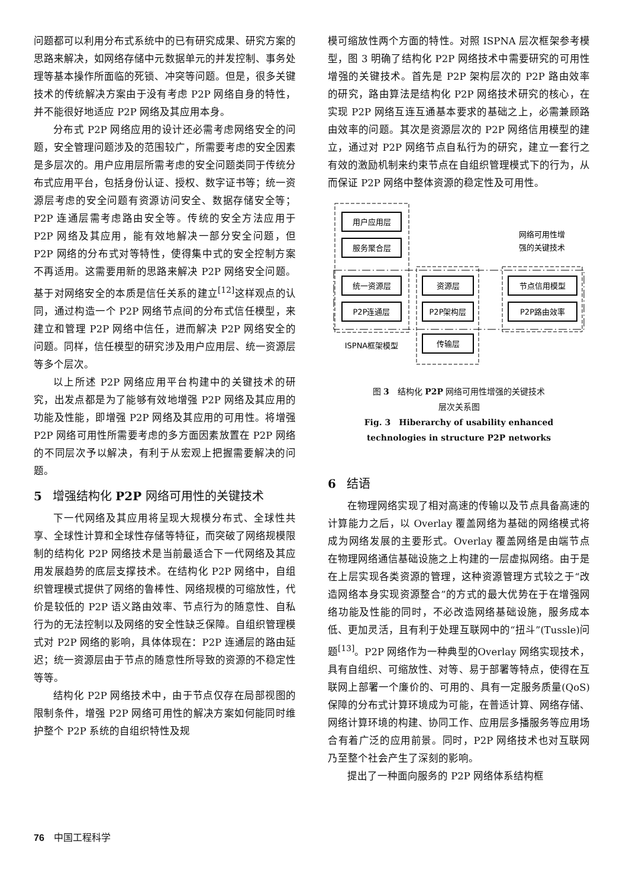问题都可以利用分布式系统中的已有研究成果、研究方案的思路来解决，如网络存储中元数据单元的并发控制、事务处理等基本操作所面临的死锁、冲突等问题。但是，很多关键技术的传统解决方案由于没有考虑 P2P 网络自身的特性，并不能很好地适应 P2P 网络及其应用本身。
分布式 P2P 网络应用的设计还必需考虑网络安全的问题，安全管理问题涉及的范围较广，所需要考虑的安全因素是多层次的。用户应用层所需考虑的安全问题类同于传统分布式应用平台，包括身份认证、授权、数字证书等；统一资源层考虑的安全问题有资源访问安全、数据存储安全等；P2P 连通层需考虑路由安全等。传统的安全方法应用于 P2P 网络及其应用，能有效地解决一部分安全问题，但 P2P 网络的分布式对等特性，使得集中式的安全控制方案不再适用。这需要用新的思路来解决 P2P 网络安全问题。基于对网络安全的本质是信任关系的建立<sup>[12]</sup>这样观点的认同，通过构造一个 P2P 网络节点间的分布式信任模型，来建立和管理 P2P 网络中信任，进而解决 P2P 网络安全的问题。同样，信任模型的研究涉及用户应用层、统一资源层等多个层次。
以上所述 P2P 网络应用平台构建中的关键技术的研究，出发点都是为了能够有效地增强 P2P 网络及其应用的功能及性能，即增强 P2P 网络及其应用的可用性。将增强 P2P 网络可用性所需要考虑的多方面因素放置在 P2P 网络的不同层次予以解决，有利于从宏观上把握需要解决的问题。
5 增强结构化 P2P 网络可用性的关键技术
下一代网络及其应用将呈现大规模分布式、全球性共享、全球性计算和全球性存储等特征，而突破了网络规模限制的结构化 P2P 网络技术是当前最适合下一代网络及其应用发展趋势的底层支撑技术。在结构化 P2P 网络中，自组织管理模式提供了网络的鲁棒性、网络规模的可缩放性，代价是较低的 P2P 语义路由效率、节点行为的随意性、自私行为的无法控制以及网络的安全性缺乏保障。自组织管理模式对 P2P 网络的影响，具体体现在：P2P 连通层的路由延迟；统一资源层由于节点的随意性所导致的资源的不稳定性等等。
结构化 P2P 网络技术中，由于节点仅存在局部视图的限制条件，增强 P2P 网络可用性的解决方案如何能同时维护整个 P2P 系统的自组织特性及规
模可缩放性两个方面的特性。对照 ISPNA 层次框架参考模型，图 3 明确了结构化 P2P 网络技术中需要研究的可用性增强的关键技术。首先是 P2P 架构层次的 P2P 路由效率的研究，路由算法是结构化 P2P 网络技术研究的核心，在实现 P2P 网络互连互通基本要求的基础之上，必需兼顾路由效率的问题。其次是资源层次的 P2P 网络信用模型的建立，通过对 P2P 网络节点自私行为的研究，建立一套行之有效的激励机制来约束节点在自组织管理模式下的行为，从而保证 P2P 网络中整体资源的稳定性及可用性。
用户应用层
服务聚合层
统一资源层
P2P连通层
资源层
P2P架构层
传输层
节点信用模型
P2P路由效率
网络可用性增
强的关键技术
ISPNA框架模型
图 3　结构化 P2P 网络可用性增强的关键技术
层次关系图
Fig. 3　Hiberarchy of usability enhanced
technologies in structure P2P networks
6 结语
在物理网络实现了相对高速的传输以及节点具备高速的计算能力之后，以 Overlay 覆盖网络为基础的网络模式将成为网络发展的主要形式。Overlay 覆盖网络是由端节点在物理网络通信基础设施之上构建的一层虚拟网络。由于是在上层实现各类资源的管理，这种资源管理方式较之于“改造网络本身实现资源整合”的方式的最大优势在于在增强网络功能及性能的同时，不必改造网络基础设施，服务成本低、更加灵活，且有利于处理互联网中的“扭斗”(Tussle)问题<sup>[13]</sup>。P2P 网络作为一种典型的Overlay 网络实现技术，具有自组织、可缩放性、对等、易于部署等特点，使得在互联网上部署一个廉价的、可用的、具有一定服务质量(QoS)保障的分布式计算环境成为可能，在普适计算、网络存储、网络计算环境的构建、协同工作、应用层多播服务等应用场合有着广泛的应用前景。同时，P2P 网络技术也对互联网乃至整个社会产生了深刻的影响。
提出了一种面向服务的 P2P 网络体系结构框
76　中国工程科学